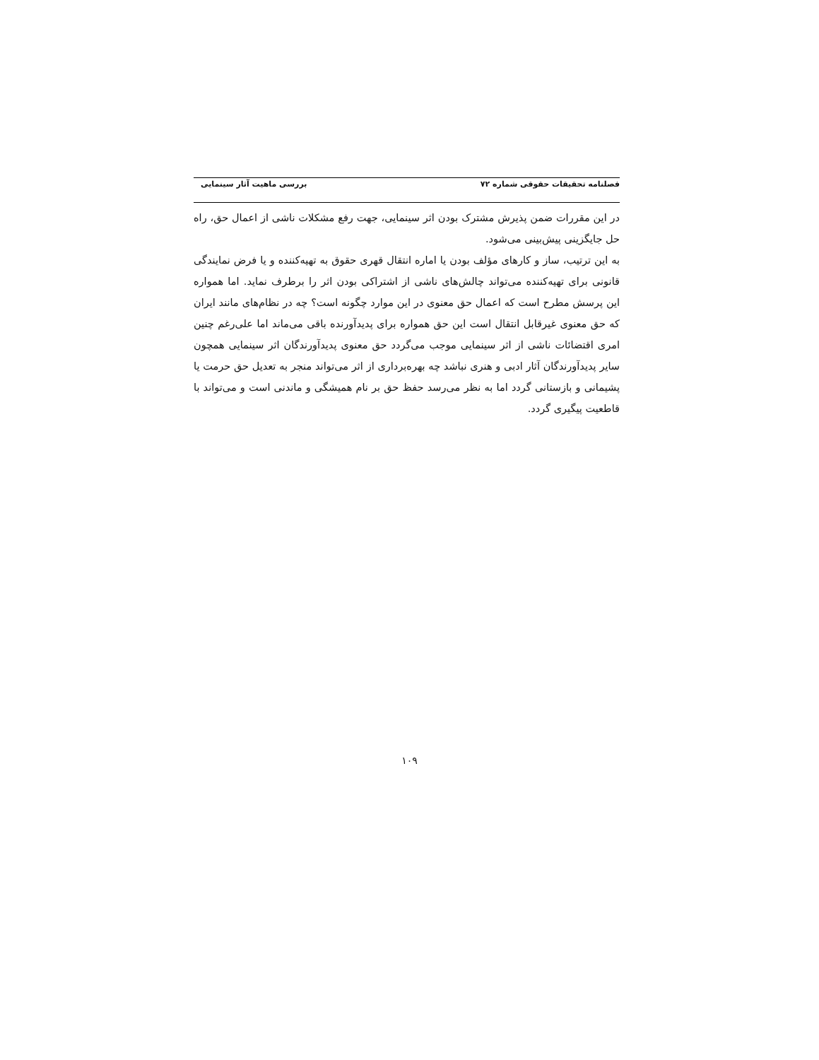فصلنامه تحقیقات حقوقی شماره ۷۲ بررسی ماهیت آثار سینمایی
در این مقررات ضمن پذیرش مشترک بودن اثر سینمایی، جهت رفع مشکلات ناشی از اعمال حق، راه حل جایگزینی پیش‌بینی می‌شود.
به این ترتیب، ساز و کارهای مؤلف بودن یا اماره انتقال قهری حقوق به تهیه‌کننده و یا فرض نمایندگی قانونی برای تهیه‌کننده می‌تواند چالش‌های ناشی از اشتراکی بودن اثر را برطرف نماید. اما همواره این پرسش مطرح است که اعمال حق معنوی در این موارد چگونه است؟ چه در نظام‌های مانند ایران که حق معنوی غیرقابل انتقال است این حق همواره برای پدیدآورنده باقی می‌ماند اما علی‌رغم چنین امری اقتضائات ناشی از اثر سینمایی موجب می‌گردد حق معنوی پدیدآورندگان اثر سینمایی همچون سایر پدیدآورندگان آثار ادبی و هنری نباشد چه بهره‌برداری از اثر می‌تواند منجر به تعدیل حق حرمت یا پشیمانی و بازستانی گردد اما به نظر می‌رسد حفظ حق بر نام همیشگی و ماندنی است و می‌تواند با قاطعیت پیگیری گردد.
۱۰۹